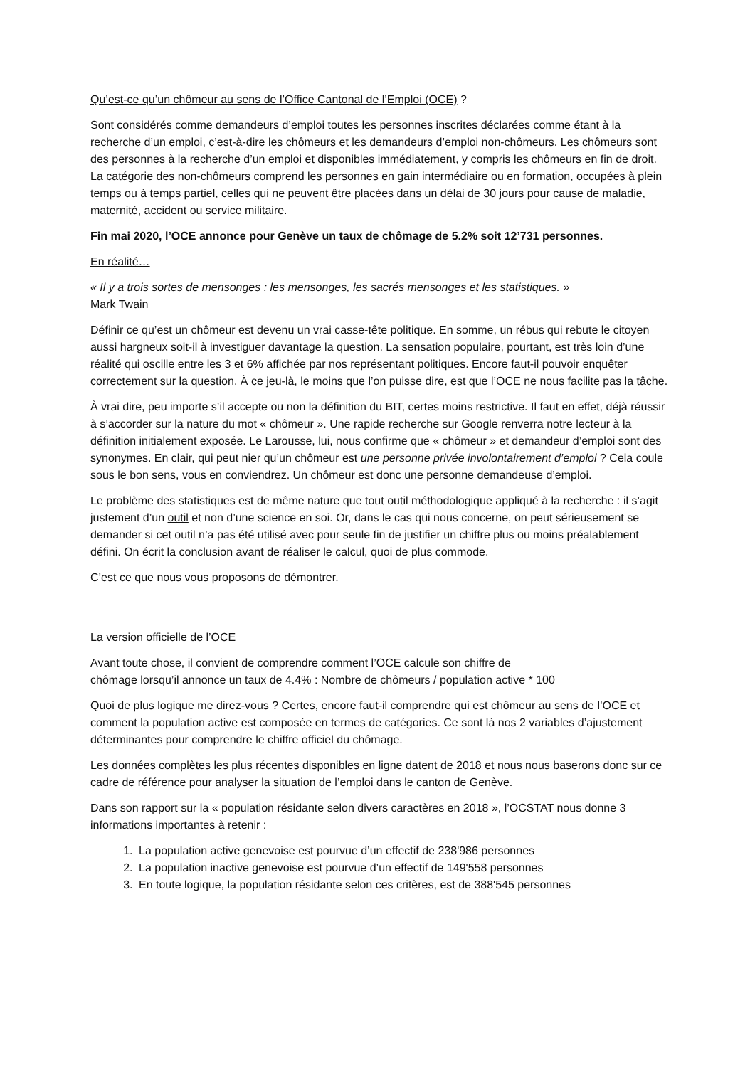Qu’est-ce qu’un chômeur au sens de l’Office Cantonal de l’Emploi (OCE) ?
Sont considérés comme demandeurs d’emploi toutes les personnes inscrites déclarées comme étant à la recherche d’un emploi, c’est-à-dire les chômeurs et les demandeurs d’emploi non-chômeurs. Les chômeurs sont des personnes à la recherche d’un emploi et disponibles immédiatement, y compris les chômeurs en fin de droit. La catégorie des non-chômeurs comprend les personnes en gain intermédiaire ou en formation, occupées à plein temps ou à temps partiel, celles qui ne peuvent être placées dans un délai de 30 jours pour cause de maladie, maternité, accident ou service militaire.
Fin mai 2020, l’OCE annonce pour Genève un taux de chômage de 5.2% soit 12’731 personnes.
En réalité…
« Il y a trois sortes de mensonges : les mensonges, les sacrés mensonges et les statistiques. »
Mark Twain
Définir ce qu’est un chômeur est devenu un vrai casse-tête politique. En somme, un rébus qui rebute le citoyen aussi hargneux soit-il à investiguer davantage la question. La sensation populaire, pourtant, est très loin d’une réalité qui oscille entre les 3 et 6% affichée par nos représentant politiques. Encore faut-il pouvoir enquêter correctement sur la question. À ce jeu-là, le moins que l’on puisse dire, est que l’OCE ne nous facilite pas la tâche.
À vrai dire, peu importe s’il accepte ou non la définition du BIT, certes moins restrictive. Il faut en effet, déjà réussir à s’accorder sur la nature du mot « chômeur ». Une rapide recherche sur Google renverra notre lecteur à la définition initialement exposée. Le Larousse, lui, nous confirme que « chômeur » et demandeur d’emploi sont des synonymes. En clair, qui peut nier qu’un chômeur est une personne privée involontairement d’emploi ? Cela coule sous le bon sens, vous en conviendrez. Un chômeur est donc une personne demandeuse d’emploi.
Le problème des statistiques est de même nature que tout outil méthodologique appliqué à la recherche : il s’agit justement d’un outil et non d’une science en soi. Or, dans le cas qui nous concerne, on peut sérieusement se demander si cet outil n’a pas été utilisé avec pour seule fin de justifier un chiffre plus ou moins préalablement défini. On écrit la conclusion avant de réaliser le calcul, quoi de plus commode.
C’est ce que nous vous proposons de démontrer.
La version officielle de l’OCE
Avant toute chose, il convient de comprendre comment l’OCE calcule son chiffre de
chômage lorsqu’il annonce un taux de 4.4% : Nombre de chômeurs / population active * 100
Quoi de plus logique me direz-vous ? Certes, encore faut-il comprendre qui est chômeur au sens de l’OCE et comment la population active est composée en termes de catégories. Ce sont là nos 2 variables d’ajustement déterminantes pour comprendre le chiffre officiel du chômage.
Les données complètes les plus récentes disponibles en ligne datent de 2018 et nous nous baserons donc sur ce cadre de référence pour analyser la situation de l’emploi dans le canton de Genève.
Dans son rapport sur la « population résidante selon divers caractères en 2018 », l’OCSTAT nous donne 3 informations importantes à retenir :
1. La population active genevoise est pourvue d’un effectif de 238'986 personnes
2. La population inactive genevoise est pourvue d’un effectif de 149'558 personnes
3. En toute logique, la population résidante selon ces critères, est de 388'545 personnes